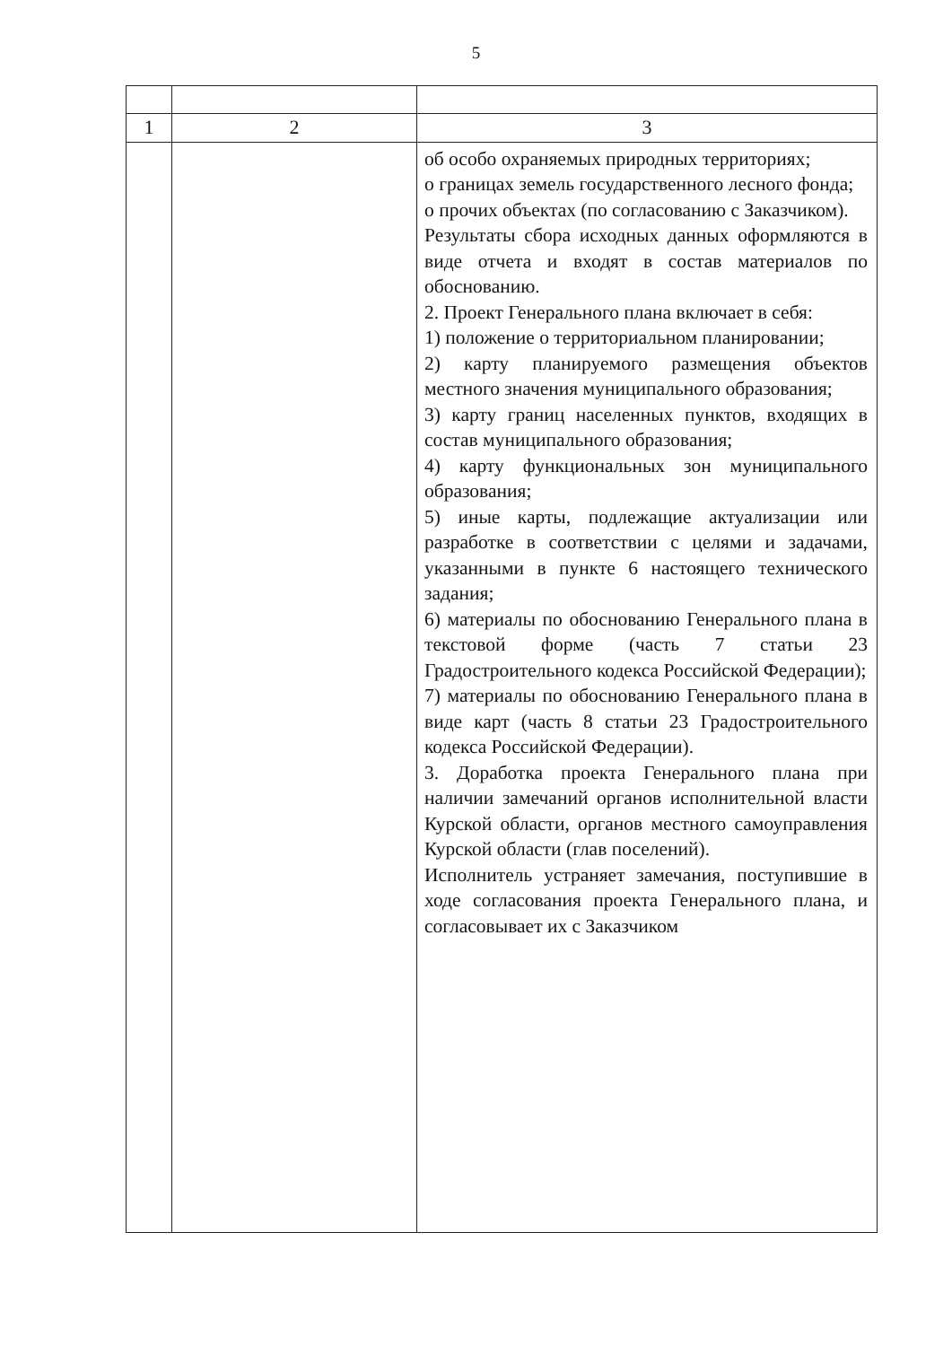5
| 1 | 2 | 3 |
| | | об особо охраняемых природных территориях; о границах земель государственного лесного фонда; о прочих объектах (по согласованию с Заказчиком). Результаты сбора исходных данных оформляются в виде отчета и входят в состав материалов по обоснованию. 2. Проект Генерального плана включает в себя: 1) положение о территориальном планировании; 2) карту планируемого размещения объектов местного значения муниципального образования; 3) карту границ населенных пунктов, входящих в состав муниципального образования; 4) карту функциональных зон муниципального образования; 5) иные карты, подлежащие актуализации или разработке в соответствии с целями и задачами, указанными в пункте 6 настоящего технического задания; 6) материалы по обоснованию Генерального плана в текстовой форме (часть 7 статьи 23 Градостроительного кодекса Российской Федерации); 7) материалы по обоснованию Генерального плана в виде карт (часть 8 статьи 23 Градостроительного кодекса Российской Федерации). 3. Доработка проекта Генерального плана при наличии замечаний органов исполнительной власти Курской области, органов местного самоуправления Курской области (глав поселений). Исполнитель устраняет замечания, поступившие в ходе согласования проекта Генерального плана, и согласовывает их с Заказчиком |